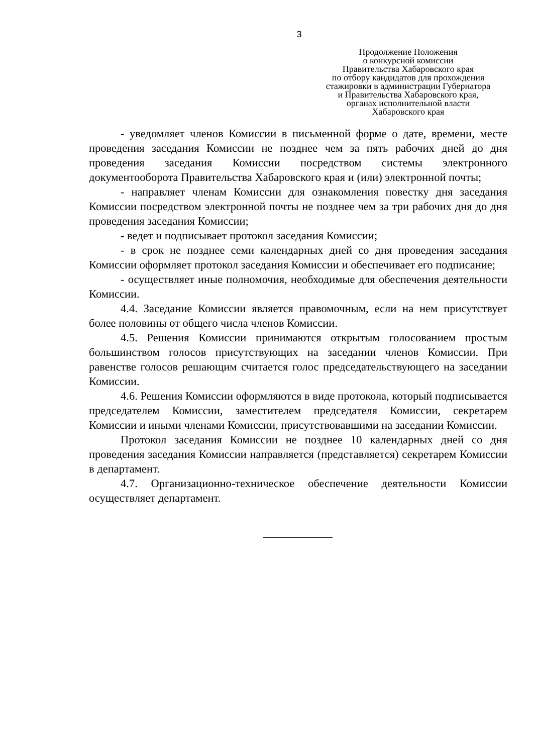3
Продолжение Положения
о конкурсной комиссии
Правительства Хабаровского края
по отбору кандидатов для прохождения
стажировки в администрации Губернатора
и Правительства Хабаровского края,
органах исполнительной власти
Хабаровского края
- уведомляет членов Комиссии в письменной форме о дате, времени, месте проведения заседания Комиссии не позднее чем за пять рабочих дней до дня проведения заседания Комиссии посредством системы электронного документооборота Правительства Хабаровского края и (или) электронной почты;
- направляет членам Комиссии для ознакомления повестку дня заседания Комиссии посредством электронной почты не позднее чем за три рабочих дня до дня проведения заседания Комиссии;
- ведет и подписывает протокол заседания Комиссии;
- в срок не позднее семи календарных дней со дня проведения заседания Комиссии оформляет протокол заседания Комиссии и обеспечивает его подписание;
- осуществляет иные полномочия, необходимые для обеспечения деятельности Комиссии.
4.4. Заседание Комиссии является правомочным, если на нем присутствует более половины от общего числа членов Комиссии.
4.5. Решения Комиссии принимаются открытым голосованием простым большинством голосов присутствующих на заседании членов Комиссии. При равенстве голосов решающим считается голос председательствующего на заседании Комиссии.
4.6. Решения Комиссии оформляются в виде протокола, который подписывается председателем Комиссии, заместителем председателя Комиссии, секретарем Комиссии и иными членами Комиссии, присутствовавшими на заседании Комиссии.
Протокол заседания Комиссии не позднее 10 календарных дней со дня проведения заседания Комиссии направляется (представляется) секретарем Комиссии в департамент.
4.7. Организационно-техническое обеспечение деятельности Комиссии осуществляет департамент.